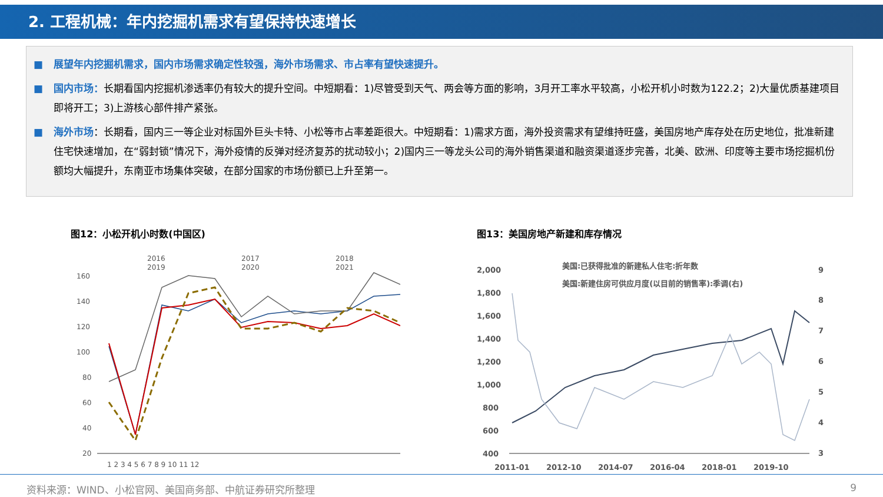2. 工程机械：年内挖掘机需求有望保持快速增长
■ 展望年内挖掘机需求，国内市场需求确定性较强，海外市场需求、市占率有望快速提升。
■ 国内市场：长期看国内挖掘机渗透率仍有较大的提升空间。中短期看：1)尽管受到天气、两会等方面的影响，3月开工率水平较高，小松开机小时数为122.2；2)大量优质基建项目即将开工；3)上游核心部件排产紧张。
■ 海外市场：长期看，国内三一等企业对标国外巨头卡特、小松等市占率差距很大。中短期看：1)需求方面，海外投资需求有望维持旺盛，美国房地产库存处在历史地位，批准新建住宅快速增加，在“弱封锁”情况下，海外疫情的反弹对经济复苏的扰动较小；2)国内三一等龙头公司的海外销售渠道和融资渠道逐步完善，北美、欧洲、印度等主要市场挖掘机份额均大幅提升，东南亚市场集体突破，在部分国家的市场份额已上升至第一。
图12：小松开机小时数(中国区)
2016
2017
2018
2019
2020
2021
160
140
120
100
80
60
40
20
1 2 3 4 5 6 7 8 9 10 11 12
图13：美国房地产新建和库存情况
2,000
1,800
1,600
1,400
1,200
1,000
800
600
400
9
8
7
6
5
4
3
2011-01
2012-10
2014-07
2016-04
2018-01
2019-10
美国:已获得批准的新建私人住宅:折年数
美国:新建住房可供应月度(以目前的销售率):季调(右)
资料来源：WIND、小松官网、美国商务部、中航证券研究所整理 9